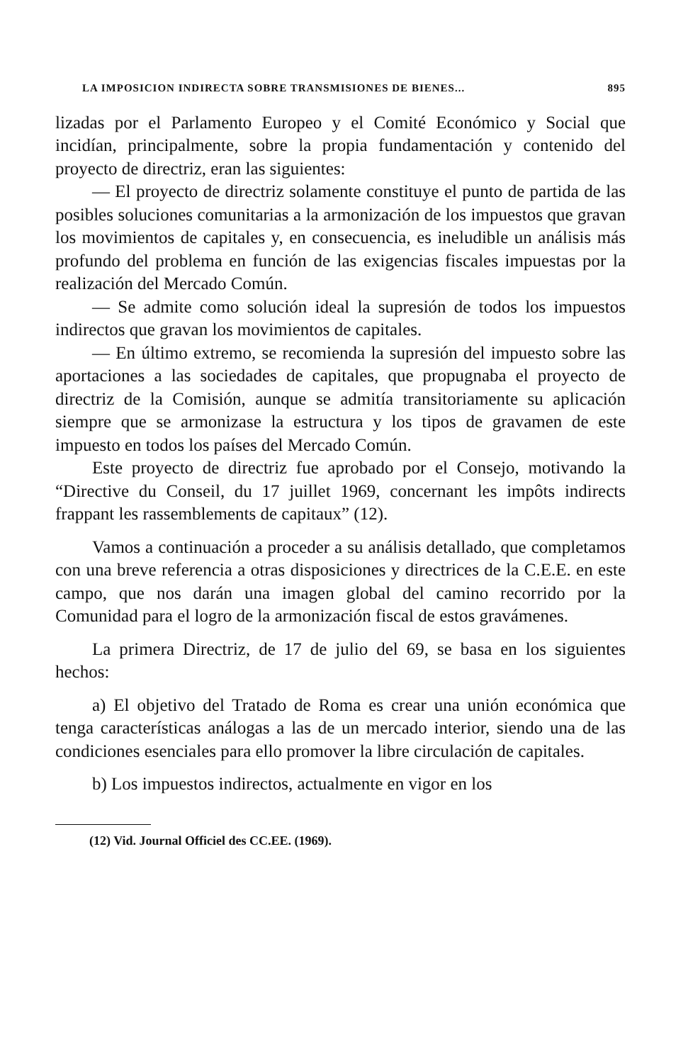LA IMPOSICION INDIRECTA SOBRE TRANSMISIONES DE BIENES... 895
lizadas por el Parlamento Europeo y el Comité Económico y Social que incidían, principalmente, sobre la propia fundamentación y contenido del proyecto de directriz, eran las siguientes:
— El proyecto de directriz solamente constituye el punto de partida de las posibles soluciones comunitarias a la armonización de los impuestos que gravan los movimientos de capitales y, en consecuencia, es ineludible un análisis más profundo del problema en función de las exigencias fiscales impuestas por la realización del Mercado Común.
— Se admite como solución ideal la supresión de todos los impuestos indirectos que gravan los movimientos de capitales.
— En último extremo, se recomienda la supresión del impuesto sobre las aportaciones a las sociedades de capitales, que propugnaba el proyecto de directriz de la Comisión, aunque se admitía transitoriamente su aplicación siempre que se armonizase la estructura y los tipos de gravamen de este impuesto en todos los países del Mercado Común.
Este proyecto de directriz fue aprobado por el Consejo, motivando la “Directive du Conseil, du 17 juillet 1969, concernant les impôts indirects frappant les rassemblements de capitaux” (12).
Vamos a continuación a proceder a su análisis detallado, que completamos con una breve referencia a otras disposiciones y directrices de la C.E.E. en este campo, que nos darán una imagen global del camino recorrido por la Comunidad para el logro de la armonización fiscal de estos gravámenes.
La primera Directriz, de 17 de julio del 69, se basa en los siguientes hechos:
a) El objetivo del Tratado de Roma es crear una unión económica que tenga características análogas a las de un mercado interior, siendo una de las condiciones esenciales para ello promover la libre circulación de capitales.
b) Los impuestos indirectos, actualmente en vigor en los
(12) Vid. Journal Officiel des CC.EE. (1969).